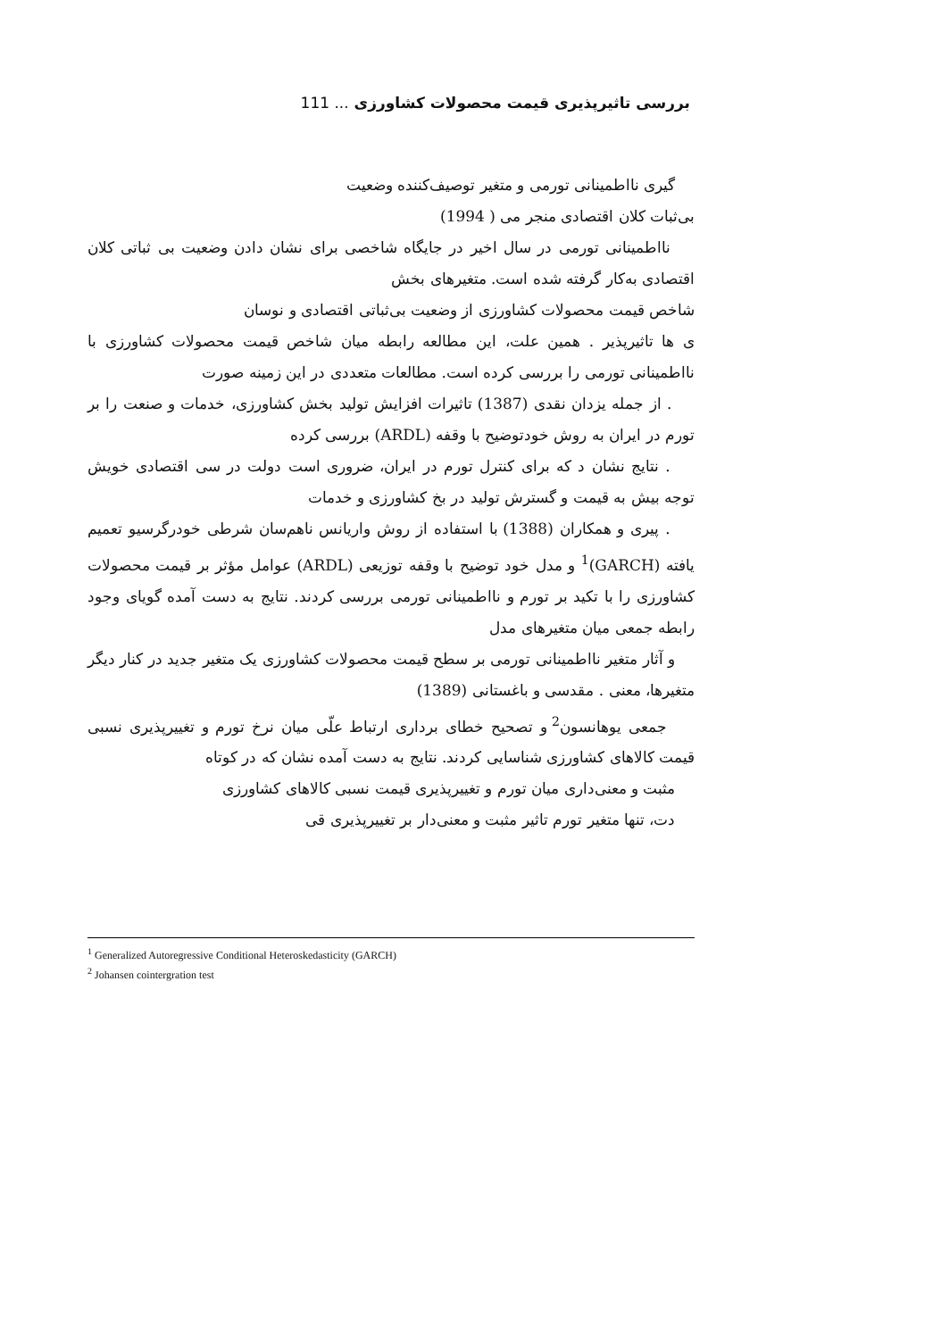بررسی تاثیرپذیری قیمت محصولات کشاورزی ... 111
گیری نااطمینانی تورمی و متغیر توصیف‌کننده وضعیت
بی‌ثبات کلان اقتصادی منجر می ( 1994)
نااطمینانی تورمی در سال اخیر در جایگاه شاخصی برای نشان دادن وضعیت بی ثباتی کلان اقتصادی به‌کار گرفته شده است. متغیرهای بخش
شاخص قیمت محصولات کشاورزی از وضعیت بی‌ثباتی اقتصادی و نوسان
ی ها تاثیرپذیر . همین علت، این مطالعه رابطه میان شاخص قیمت محصولات کشاورزی با نااطمینانی تورمی را بررسی کرده است. مطالعات متعددی در این زمینه صورت
. از جمله یزدان نقدی (1387) تاثیرات افزایش تولید بخش کشاورزی، خدمات و صنعت را بر تورم در ایران به روش خودتوضیح با وقفه (ARDL) بررسی کرده
. نتایج نشان د که برای کنترل تورم در ایران، ضروری است دولت در سی اقتصادی خویش توجه بیش به قیمت و گسترش تولید در بخ کشاورزی و خدمات
. پیری و همکاران (1388) با استفاده از روش واریانس ناهم‌سان شرطی خودرگرسیو تعمیم یافته (GARCH)<sup>1</sup> و مدل خود توضیح با وقفه توزیعی (ARDL) عوامل مؤثر بر قیمت محصولات کشاورزی را با تکید بر تورم و نااطمینانی تورمی بررسی کردند. نتایج به دست آمده گویای وجود رابطه جمعی میان متغیرهای مدل
و آثار متغیر نااطمینانی تورمی بر سطح قیمت محصولات کشاورزی یک متغیر جدید در کنار دیگر متغیرها، معنی . مقدسی و باغستانی (1389)
جمعی یوهانسون<sup>2</sup> و تصحیح خطای برداری ارتباط علّی میان نرخ تورم و تغییرپذیری نسبی قیمت کالاهای کشاورزی شناسایی کردند. نتایج به دست آمده نشان که در کوتاه
مثبت و معنی‌داری میان تورم و تغییرپذیری قیمت نسبی کالاهای کشاورزی
دت، تنها متغیر تورم تاثیر مثبت و معنی‌دار بر تغییرپذیری قی
<sup>1</sup> Generalized Autoregressive Conditional Heteroskedasticity (GARCH)
<sup>2</sup> Johansen cointergration test